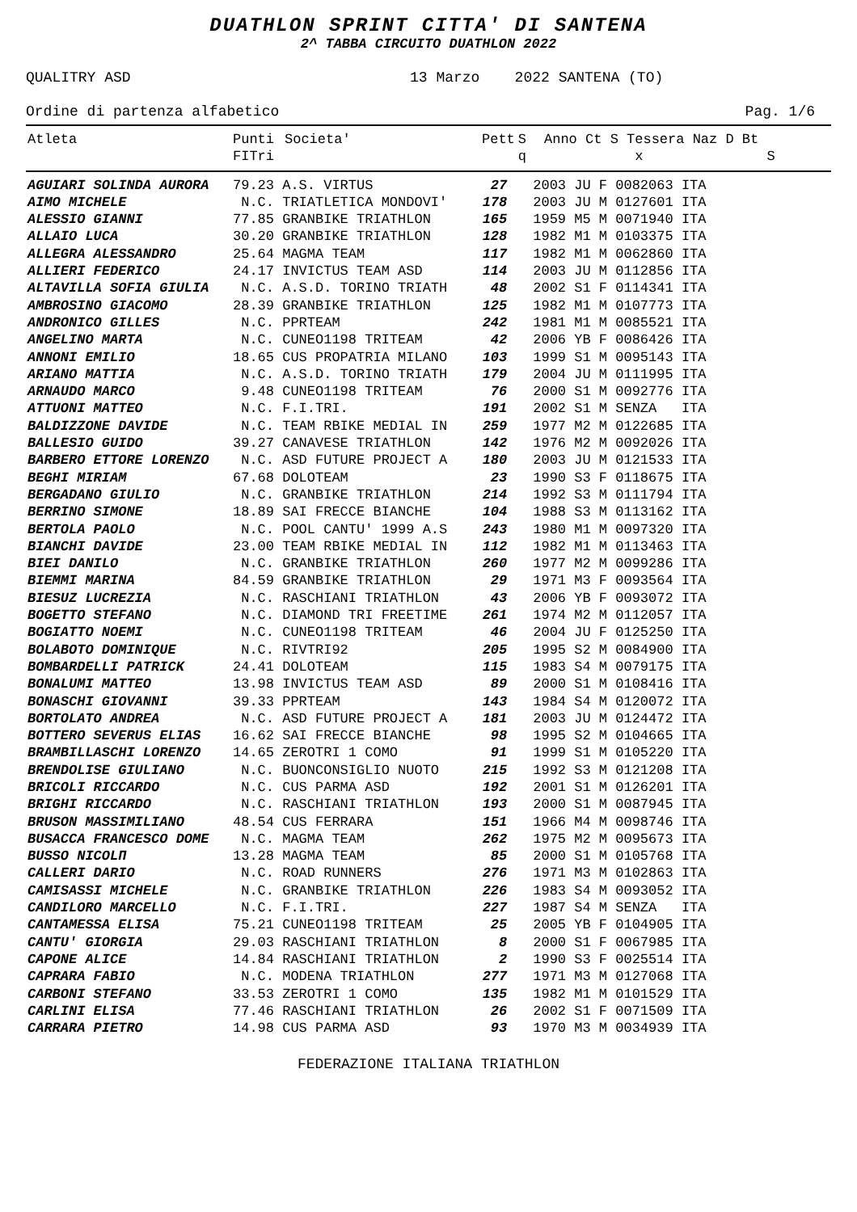DUATHLON SPRINT CITTA' DI SANTENA
2^ TABBA CIRCUITO DUATHLON 2022
QUALITRY ASD 13 Marzo 2022 SANTENA (TO)
Ordine di partenza alfabetico Pag. 1/6
| Atleta | Punti FITri | Societa' | Pett | S q | Anno Ct S Tessera Naz D Bt x S |
| --- | --- | --- | --- | --- | --- |
| AGUIARI SOLINDA AURORA | 79.23 A.S. VIRTUS | 27 | 2003 JU F 0082063 ITA |
| AIMO MICHELE | N.C. TRIATLETICA MONDOVI' | 178 | 2003 JU M 0127601 ITA |
| ALESSIO GIANNI | 77.85 GRANBIKE TRIATHLON | 165 | 1959 M5 M 0071940 ITA |
| ALLAIO LUCA | 30.20 GRANBIKE TRIATHLON | 128 | 1982 M1 M 0103375 ITA |
| ALLEGRA ALESSANDRO | 25.64 MAGMA TEAM | 117 | 1982 M1 M 0062860 ITA |
| ALLIERI FEDERICO | 24.17 INVICTUS TEAM ASD | 114 | 2003 JU M 0112856 ITA |
| ALTAVILLA SOFIA GIULIA | N.C. A.S.D. TORINO TRIATH | 48 | 2002 S1 F 0114341 ITA |
| AMBROSINO GIACOMO | 28.39 GRANBIKE TRIATHLON | 125 | 1982 M1 M 0107773 ITA |
| ANDRONICO GILLES | N.C. PPRTEAM | 242 | 1981 M1 M 0085521 ITA |
| ANGELINO MARTA | N.C. CUNEO1198 TRITEAM | 42 | 2006 YB F 0086426 ITA |
| ANNONI EMILIO | 18.65 CUS PROPATRIA MILANO | 103 | 1999 S1 M 0095143 ITA |
| ARIANO MATTIA | N.C. A.S.D. TORINO TRIATH | 179 | 2004 JU M 0111995 ITA |
| ARNAUDO MARCO | 9.48 CUNEO1198 TRITEAM | 76 | 2000 S1 M 0092776 ITA |
| ATTUONI MATTEO | N.C. F.I.TRI. | 191 | 2002 S1 M SENZA ITA |
| BALDIZZONE DAVIDE | N.C. TEAM RBIKE MEDIAL IN | 259 | 1977 M2 M 0122685 ITA |
| BALLESIO GUIDO | 39.27 CANAVESE TRIATHLON | 142 | 1976 M2 M 0092026 ITA |
| BARBERO ETTORE LORENZO | N.C. ASD FUTURE PROJECT A | 180 | 2003 JU M 0121533 ITA |
| BEGHI MIRIAM | 67.68 DOLOTEAM | 23 | 1990 S3 F 0118675 ITA |
| BERGADANO GIULIO | N.C. GRANBIKE TRIATHLON | 214 | 1992 S3 M 0111794 ITA |
| BERRINO SIMONE | 18.89 SAI FRECCE BIANCHE | 104 | 1988 S3 M 0113162 ITA |
| BERTOLA PAOLO | N.C. POOL CANTU' 1999 A.S | 243 | 1980 M1 M 0097320 ITA |
| BIANCHI DAVIDE | 23.00 TEAM RBIKE MEDIAL IN | 112 | 1982 M1 M 0113463 ITA |
| BIEI DANILO | N.C. GRANBIKE TRIATHLON | 260 | 1977 M2 M 0099286 ITA |
| BIEMMI MARINA | 84.59 GRANBIKE TRIATHLON | 29 | 1971 M3 F 0093564 ITA |
| BIESUZ LUCREZIA | N.C. RASCHIANI TRIATHLON | 43 | 2006 YB F 0093072 ITA |
| BOGETTO STEFANO | N.C. DIAMOND TRI FREETIME | 261 | 1974 M2 M 0112057 ITA |
| BOGIATTO NOEMI | N.C. CUNEO1198 TRITEAM | 46 | 2004 JU F 0125250 ITA |
| BOLABOTO DOMINIQUE | N.C. RIVTRI92 | 205 | 1995 S2 M 0084900 ITA |
| BOMBARDELLI PATRICK | 24.41 DOLOTEAM | 115 | 1983 S4 M 0079175 ITA |
| BONALUMI MATTEO | 13.98 INVICTUS TEAM ASD | 89 | 2000 S1 M 0108416 ITA |
| BONASCHI GIOVANNI | 39.33 PPRTEAM | 143 | 1984 S4 M 0120072 ITA |
| BORTOLATO ANDREA | N.C. ASD FUTURE PROJECT A | 181 | 2003 JU M 0124472 ITA |
| BOTTERO SEVERUS ELIAS | 16.62 SAI FRECCE BIANCHE | 98 | 1995 S2 M 0104665 ITA |
| BRAMBILLASCHI LORENZO | 14.65 ZEROTRI 1 COMO | 91 | 1999 S1 M 0105220 ITA |
| BRENDOLISE GIULIANO | N.C. BUONCONSIGLIO NUOTO | 215 | 1992 S3 M 0121208 ITA |
| BRICOLI RICCARDO | N.C. CUS PARMA ASD | 192 | 2001 S1 M 0126201 ITA |
| BRIGHI RICCARDO | N.C. RASCHIANI TRIATHLON | 193 | 2000 S1 M 0087945 ITA |
| BRUSON MASSIMILIANO | 48.54 CUS FERRARA | 151 | 1966 M4 M 0098746 ITA |
| BUSACCA FRANCESCO DOME | N.C. MAGMA TEAM | 262 | 1975 M2 M 0095673 ITA |
| BUSSO NICOLΠ | 13.28 MAGMA TEAM | 85 | 2000 S1 M 0105768 ITA |
| CALLERI DARIO | N.C. ROAD RUNNERS | 276 | 1971 M3 M 0102863 ITA |
| CAMISASSI MICHELE | N.C. GRANBIKE TRIATHLON | 226 | 1983 S4 M 0093052 ITA |
| CANDILORO MARCELLO | N.C. F.I.TRI. | 227 | 1987 S4 M SENZA ITA |
| CANTAMESSA ELISA | 75.21 CUNEO1198 TRITEAM | 25 | 2005 YB F 0104905 ITA |
| CANTU' GIORGIA | 29.03 RASCHIANI TRIATHLON | 8 | 2000 S1 F 0067985 ITA |
| CAPONE ALICE | 14.84 RASCHIANI TRIATHLON | 2 | 1990 S3 F 0025514 ITA |
| CAPRARA FABIO | N.C. MODENA TRIATHLON | 277 | 1971 M3 M 0127068 ITA |
| CARBONI STEFANO | 33.53 ZEROTRI 1 COMO | 135 | 1982 M1 M 0101529 ITA |
| CARLINI ELISA | 77.46 RASCHIANI TRIATHLON | 26 | 2002 S1 F 0071509 ITA |
| CARRARA PIETRO | 14.98 CUS PARMA ASD | 93 | 1970 M3 M 0034939 ITA |
FEDERAZIONE ITALIANA TRIATHLON